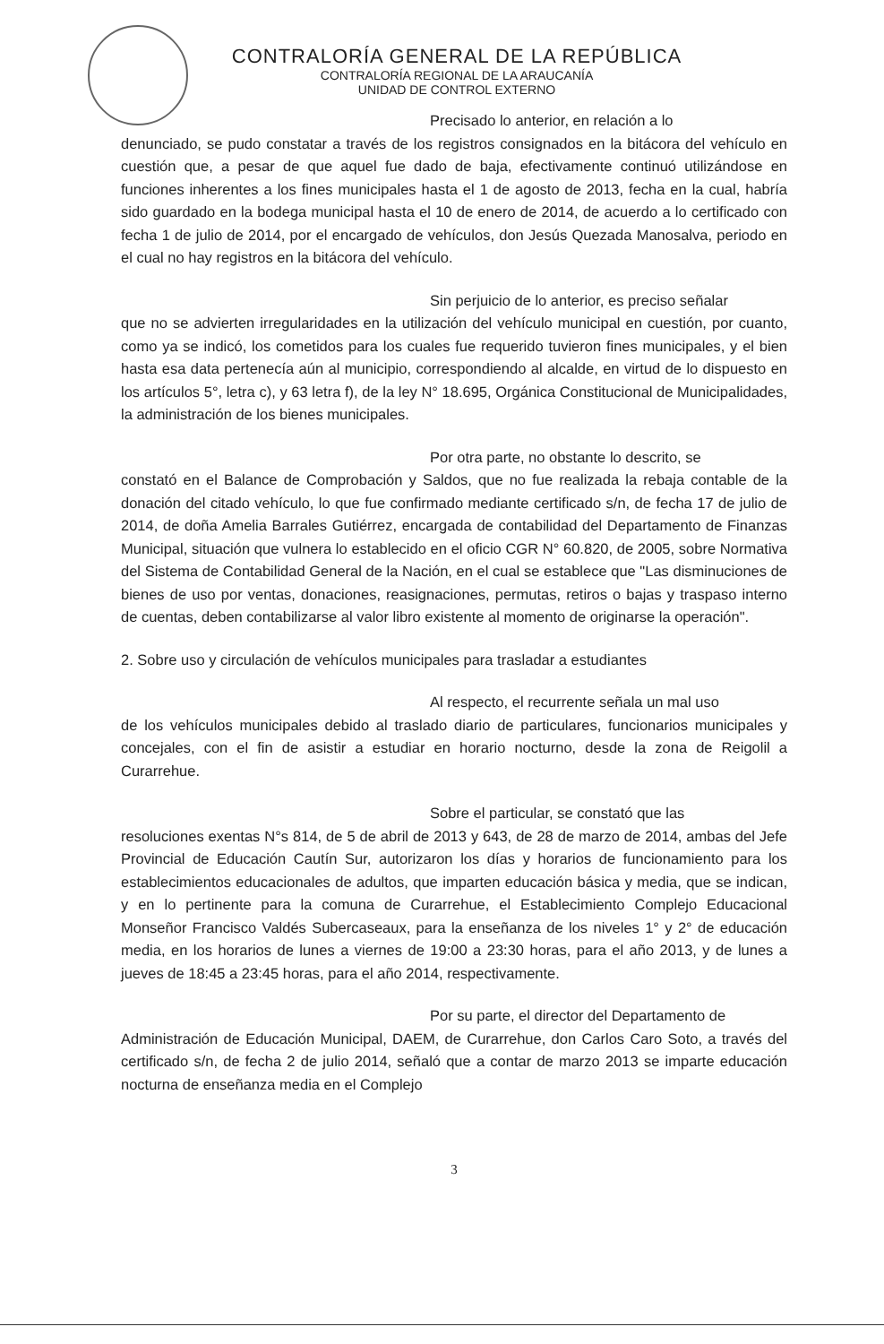CONTRALORÍA GENERAL DE LA REPÚBLICA
CONTRALORÍA REGIONAL DE LA ARAUCANÍA
UNIDAD DE CONTROL EXTERNO
Precisado lo anterior, en relación a lo
denunciado, se pudo constatar a través de los registros consignados en la bitácora del vehículo en cuestión que, a pesar de que aquel fue dado de baja, efectivamente continuó utilizándose en funciones inherentes a los fines municipales hasta el 1 de agosto de 2013, fecha en la cual, habría sido guardado en la bodega municipal hasta el 10 de enero de 2014, de acuerdo a lo certificado con fecha 1 de julio de 2014, por el encargado de vehículos, don Jesús Quezada Manosalva, periodo en el cual no hay registros en la bitácora del vehículo.
Sin perjuicio de lo anterior, es preciso señalar
que no se advierten irregularidades en la utilización del vehículo municipal en cuestión, por cuanto, como ya se indicó, los cometidos para los cuales fue requerido tuvieron fines municipales, y el bien hasta esa data pertenecía aún al municipio, correspondiendo al alcalde, en virtud de lo dispuesto en los artículos 5°, letra c), y 63 letra f), de la ley N° 18.695, Orgánica Constitucional de Municipalidades, la administración de los bienes municipales.
Por otra parte, no obstante lo descrito, se
constató en el Balance de Comprobación y Saldos, que no fue realizada la rebaja contable de la donación del citado vehículo, lo que fue confirmado mediante certificado s/n, de fecha 17 de julio de 2014, de doña Amelia Barrales Gutiérrez, encargada de contabilidad del Departamento de Finanzas Municipal, situación que vulnera lo establecido en el oficio CGR N° 60.820, de 2005, sobre Normativa del Sistema de Contabilidad General de la Nación, en el cual se establece que "Las disminuciones de bienes de uso por ventas, donaciones, reasignaciones, permutas, retiros o bajas y traspaso interno de cuentas, deben contabilizarse al valor libro existente al momento de originarse la operación".
2. Sobre uso y circulación de vehículos municipales para trasladar a estudiantes
Al respecto, el recurrente señala un mal uso
de los vehículos municipales debido al traslado diario de particulares, funcionarios municipales y concejales, con el fin de asistir a estudiar en horario nocturno, desde la zona de Reigolil a Curarrehue.
Sobre el particular, se constató que las
resoluciones exentas N°s 814, de 5 de abril de 2013 y 643, de 28 de marzo de 2014, ambas del Jefe Provincial de Educación Cautín Sur, autorizaron los días y horarios de funcionamiento para los establecimientos educacionales de adultos, que imparten educación básica y media, que se indican, y en lo pertinente para la comuna de Curarrehue, el Establecimiento Complejo Educacional Monseñor Francisco Valdés Subercaseaux, para la enseñanza de los niveles 1° y 2° de educación media, en los horarios de lunes a viernes de 19:00 a 23:30 horas, para el año 2013, y de lunes a jueves de 18:45 a 23:45 horas, para el año 2014, respectivamente.
Por su parte, el director del Departamento de
Administración de Educación Municipal, DAEM, de Curarrehue, don Carlos Caro Soto, a través del certificado s/n, de fecha 2 de julio 2014, señaló que a contar de marzo 2013 se imparte educación nocturna de enseñanza media en el Complejo
3